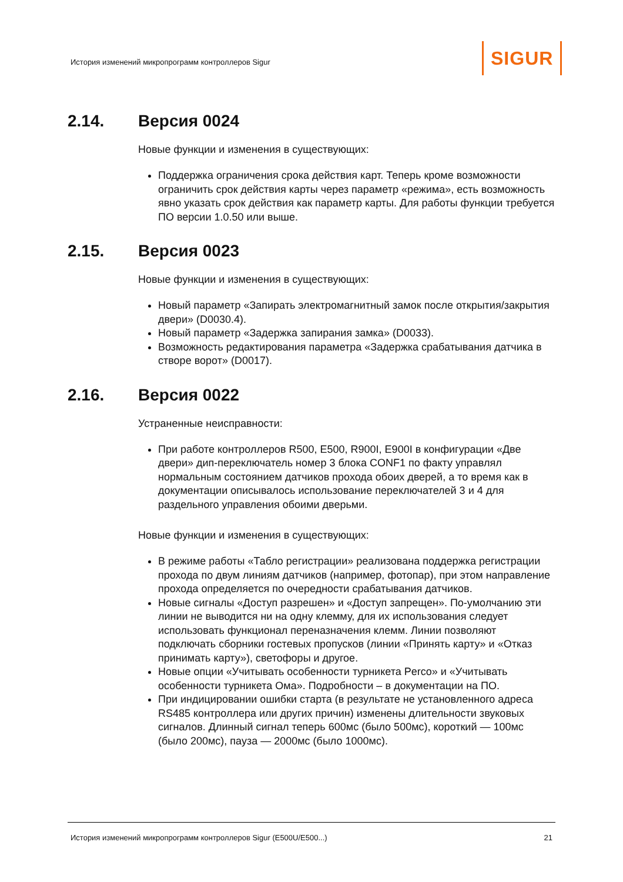История изменений микропрограмм контроллеров Sigur
SIGUR
2.14. Версия 0024
Новые функции и изменения в существующих:
Поддержка ограничения срока действия карт. Теперь кроме возможности ограничить срок действия карты через параметр «режима», есть возможность явно указать срок действия как параметр карты. Для работы функции требуется ПО версии 1.0.50 или выше.
2.15. Версия 0023
Новые функции и изменения в существующих:
Новый параметр «Запирать электромагнитный замок после открытия/закрытия двери» (D0030.4).
Новый параметр «Задержка запирания замка» (D0033).
Возможность редактирования параметра «Задержка срабатывания датчика в створе ворот» (D0017).
2.16. Версия 0022
Устраненные неисправности:
При работе контроллеров R500, E500, R900I, E900I в конфигурации «Две двери» дип-переключатель номер 3 блока CONF1 по факту управлял нормальным состоянием датчиков прохода обоих дверей, а то время как в документации описывалось использование переключателей 3 и 4 для раздельного управления обоими дверьми.
Новые функции и изменения в существующих:
В режиме работы «Табло регистрации» реализована поддержка регистрации прохода по двум линиям датчиков (например, фотопар), при этом направление прохода определяется по очередности срабатывания датчиков.
Новые сигналы «Доступ разрешен» и «Доступ запрещен». По-умолчанию эти линии не выводится ни на одну клемму, для их использования следует использовать функционал переназначения клемм. Линии позволяют подключать сборники гостевых пропусков (линии «Принять карту» и «Отказ принимать карту»), светофоры и другое.
Новые опции «Учитывать особенности турникета Perco» и «Учитывать особенности турникета Ома». Подробности – в документации на ПО.
При индицировании ошибки старта (в результате не установленного адреса RS485 контроллера или других причин) изменены длительности звуковых сигналов. Длинный сигнал теперь 600мс (было 500мс), короткий — 100мс (было 200мс), пауза — 2000мс (было 1000мс).
История изменений микропрограмм контроллеров Sigur (E500U/E500...) 21